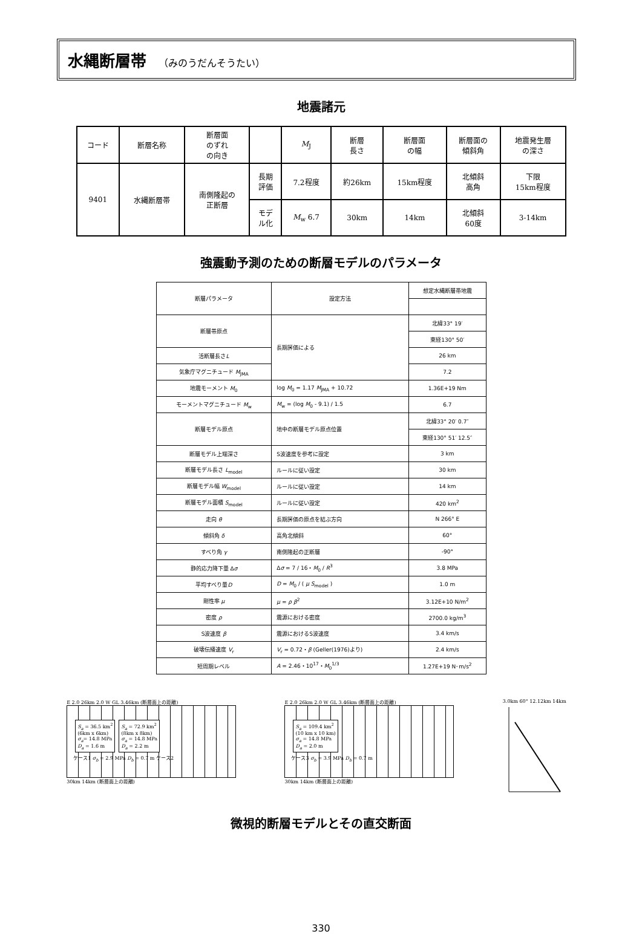水縄断層帯 （みのうだんそうたい）
地震諸元
| コード | 断層名称 | 断層面 のずれ の向き | | M<sub>J</sub> | 断層 長さ | 断層面 の幅 | 断層面の 傾斜角 | 地震発生層 の深さ |
| 9401 | 水縄断層帯 | 南側隆起の 正断層 | 長期 評価 | 7.2程度 | 約26km | 15km程度 | 北傾斜 高角 | 下限 15km程度 |
| | | | モデ ル化 | M<sub>w</sub> 6.7 | 30km | 14km | 北傾斜 60度 | 3-14km |
強震動予測のための断層モデルのパラメータ
| 断層パラメータ | 設定方法 | 想定水縄断層帯地震 |
| 断層帯原点 | 長期評価による | 北緯33° 19′ |
| | | 東経130° 50′ |
| 活断層長さ L | | 26 km |
| 気象庁マグニチュード M<sub>JMA</sub> | | 7.2 |
| 地震モーメント M<sub>0</sub> | log M<sub>0</sub> = 1.17 M<sub>JMA</sub> + 10.72 | 1.36E+19 Nm |
| モーメントマグニチュード M<sub>w</sub> | M<sub>w</sub> = (log M<sub>0</sub> - 9.1) / 1.5 | 6.7 |
| 断層モデル原点 | 地中の断層モデル原点位置 | 北緯33° 20′ 0.7″ |
| | | 東経130° 51′ 12.5″ |
| 断層モデル上端深さ | S波速度を参考に設定 | 3 km |
| 断層モデル長さ L<sub>model</sub> | ルールに従い設定 | 30 km |
| 断層モデル幅 W<sub>model</sub> | ルールに従い設定 | 14 km |
| 断層モデル面積 S<sub>model</sub> | ルールに従い設定 | 420 km<sup>2</sup> |
| 走向 θ | 長期評価の原点を結ぶ方向 | N 266° E |
| 傾斜角 δ | 高角北傾斜 | 60° |
| すべり角 γ | 南側隆起の正断層 | -90° |
| 静的応力降下量 Δ σ | Δ σ = 7 / 16・ M<sub>0</sub> / R<sup>3</sup> | 3.8 MPa |
| 平均すべり量 D | D = M<sub>0</sub> / ( μ S<sub>model</sub> ) | 1.0 m |
| 剛性率 μ | μ = ρ β<sup>2</sup> | 3.12E+10 N/m<sup>2</sup> |
| 密度 ρ | 震源における密度 | 2700.0 kg/m<sup>3</sup> |
| S波速度 β | 震源におけるS波速度 | 3.4 km/s |
| 破壊伝播速度 V<sub>r</sub> | V<sub>r</sub> = 0.72・ β (Geller(1976)より) | 2.4 km/s |
| 短周期レベル | A = 2.46・10<sup>17</sup>・ M<sub>0</sub><sup>1/3</sup> | 1.27E+19 N･m/s<sup>2</sup> |
E 2.0 26km 2.0 W GL 3.46km (断層面上の距離)
S<sub>a</sub> = 36.5 km<sup>2</sup>
(6km x 6km)
σ<sub>a</sub>= 14.8 MPa
D<sub>a</sub> = 1.6 m
S<sub>a</sub> = 72.9 km<sup>2</sup>
(8km x 8km)
σ<sub>a</sub> = 14.8 MPa
D<sub>a</sub> = 2.2 m
ケース1 σ<sub>b</sub> = 2.9 MPa D<sub>b</sub> = 0.7 m ケース2
30km 14km (断層面上の距離)
E 2.0 26km 2.0 W GL 3.46km (断層面上の距離)
S<sub>a</sub> = 109.4 km<sup>2</sup>
(10 km x 10 km)
σ<sub>a</sub> = 14.8 MPa
D<sub>a</sub> = 2.0 m
ケース3 σ<sub>b</sub> = 3.9 MPa D<sub>b</sub> = 0.7 m
30km 14km (断層面上の距離)
3.0km 60° 12.12km 14km
微視的断層モデルとその直交断面
330